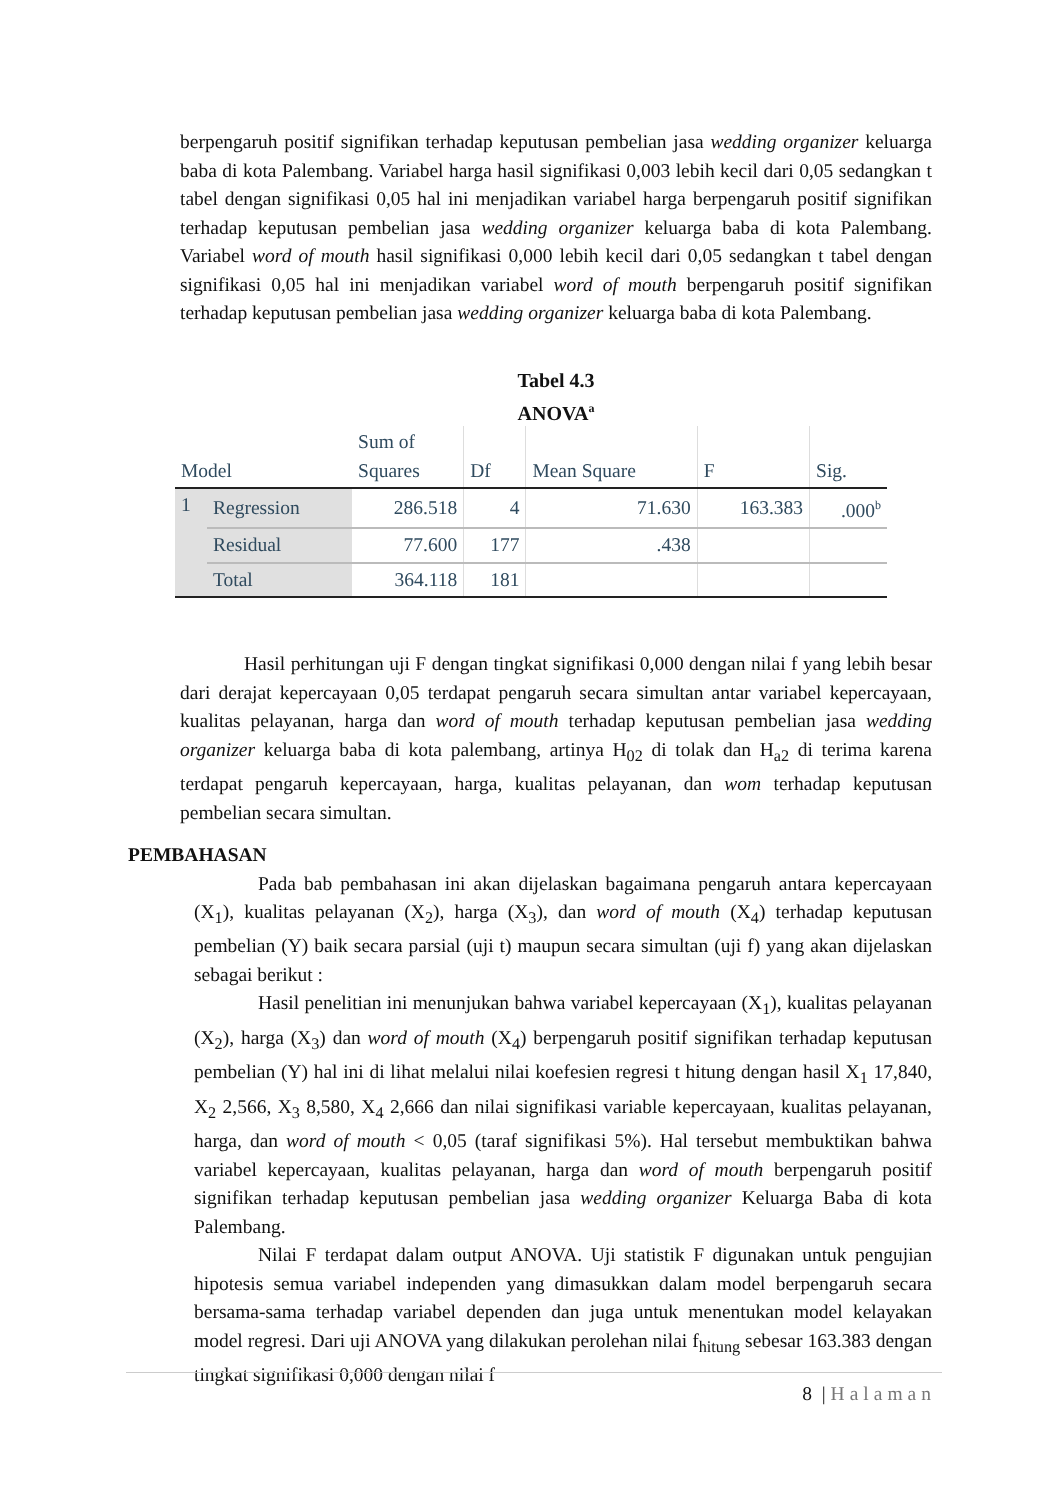berpengaruh positif signifikan terhadap keputusan pembelian jasa wedding organizer keluarga baba di kota Palembang. Variabel harga hasil signifikasi 0,003 lebih kecil dari 0,05 sedangkan t tabel dengan signifikasi 0,05 hal ini menjadikan variabel harga berpengaruh positif signifikan terhadap keputusan pembelian jasa wedding organizer keluarga baba di kota Palembang. Variabel word of mouth hasil signifikasi 0,000 lebih kecil dari 0,05 sedangkan t tabel dengan signifikasi 0,05 hal ini menjadikan variabel word of mouth berpengaruh positif signifikan terhadap keputusan pembelian jasa wedding organizer keluarga baba di kota Palembang.
Tabel 4.3
ANOVA<sup>a</sup>
| Model | | Sum of Squares | Df | Mean Square | F | Sig. |
| --- | --- | --- | --- | --- | --- | --- |
| 1 | Regression | 286.518 | 4 | 71.630 | 163.383 | .000<sup>b</sup> |
| | Residual | 77.600 | 177 | .438 | | |
| | Total | 364.118 | 181 | | | |
Hasil perhitungan uji F dengan tingkat signifikasi 0,000 dengan nilai f yang lebih besar dari derajat kepercayaan 0,05 terdapat pengaruh secara simultan antar variabel kepercayaan, kualitas pelayanan, harga dan word of mouth terhadap keputusan pembelian jasa wedding organizer keluarga baba di kota palembang, artinya H<sub>02</sub> di tolak dan H<sub>a2</sub> di terima karena terdapat pengaruh kepercayaan, harga, kualitas pelayanan, dan wom terhadap keputusan pembelian secara simultan.
PEMBAHASAN
Pada bab pembahasan ini akan dijelaskan bagaimana pengaruh antara kepercayaan (X<sub>1</sub>), kualitas pelayanan (X<sub>2</sub>), harga (X<sub>3</sub>), dan word of mouth (X<sub>4</sub>) terhadap keputusan pembelian (Y) baik secara parsial (uji t) maupun secara simultan (uji f) yang akan dijelaskan sebagai berikut :
Hasil penelitian ini menunjukan bahwa variabel kepercayaan (X<sub>1</sub>), kualitas pelayanan (X<sub>2</sub>), harga (X<sub>3</sub>) dan word of mouth (X<sub>4</sub>) berpengaruh positif signifikan terhadap keputusan pembelian (Y) hal ini di lihat melalui nilai koefesien regresi t hitung dengan hasil X<sub>1</sub> 17,840, X<sub>2</sub> 2,566, X<sub>3</sub> 8,580, X<sub>4</sub> 2,666 dan nilai signifikasi variable kepercayaan, kualitas pelayanan, harga, dan word of mouth < 0,05 (taraf signifikasi 5%). Hal tersebut membuktikan bahwa variabel kepercayaan, kualitas pelayanan, harga dan word of mouth berpengaruh positif signifikan terhadap keputusan pembelian jasa wedding organizer Keluarga Baba di kota Palembang.
Nilai F terdapat dalam output ANOVA. Uji statistik F digunakan untuk pengujian hipotesis semua variabel independen yang dimasukkan dalam model berpengaruh secara bersama-sama terhadap variabel dependen dan juga untuk menentukan model kelayakan model regresi. Dari uji ANOVA yang dilakukan perolehan nilai f<sub>hitung</sub> sebesar 163.383 dengan tingkat signifikasi 0,000 dengan nilai f
8 | Halaman